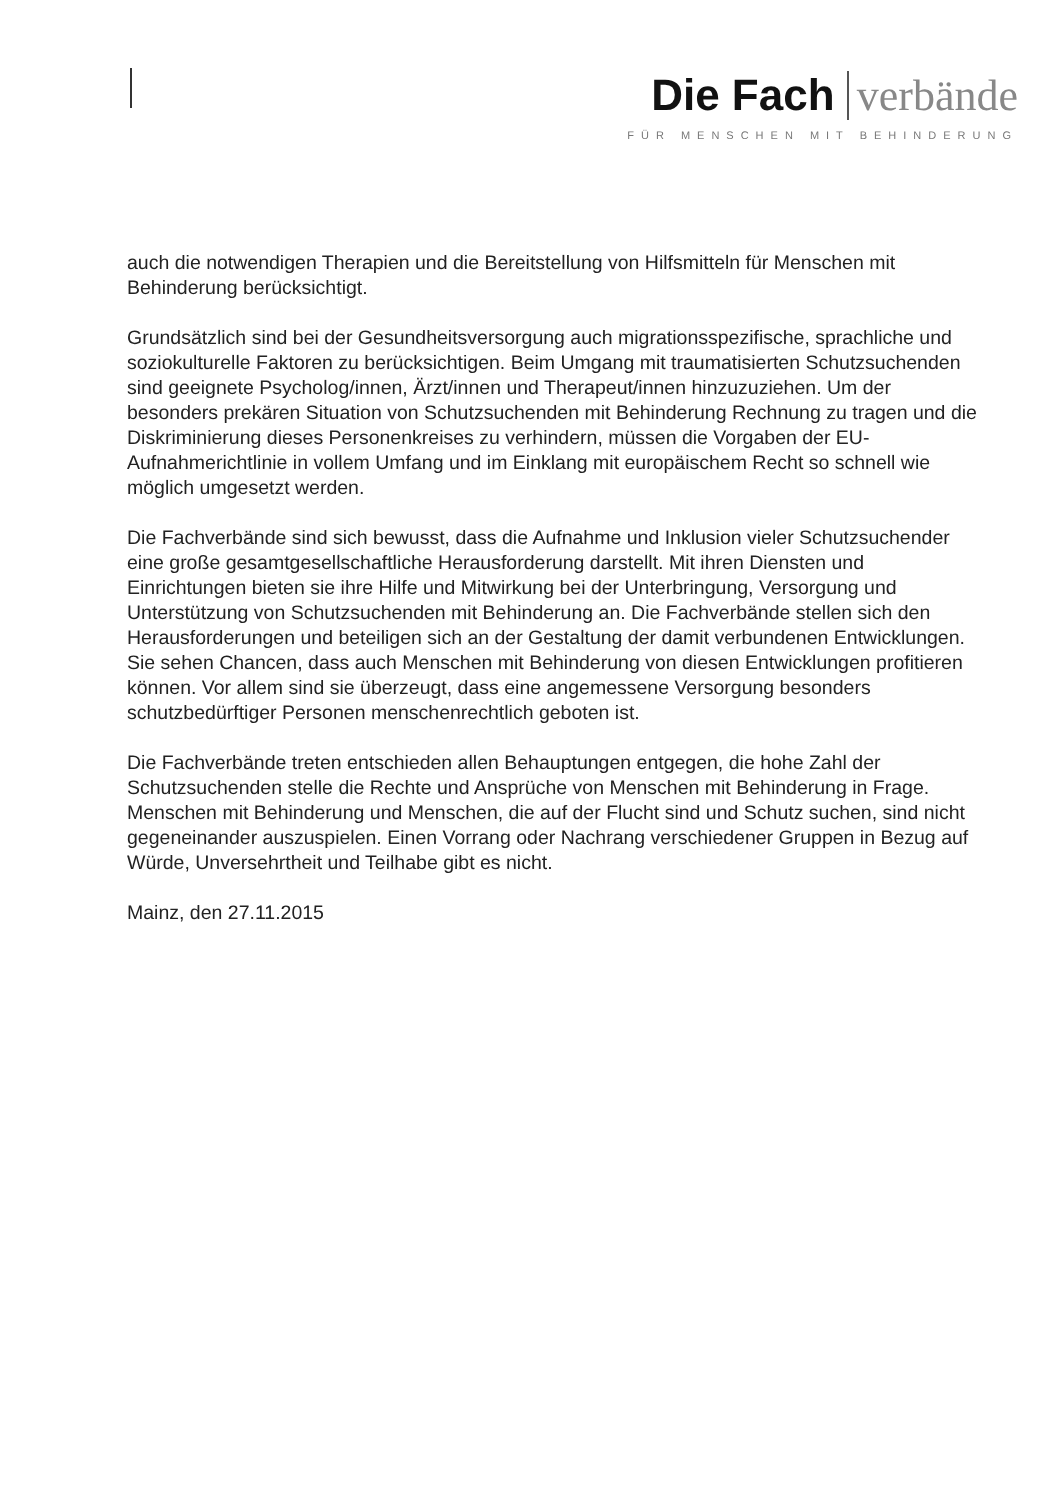Die Fach verbände
FÜR MENSCHEN MIT BEHINDERUNG
auch die notwendigen Therapien und die Bereitstellung von Hilfsmitteln für Menschen mit Behinderung berücksichtigt.
Grundsätzlich sind bei der Gesundheitsversorgung auch migrationsspezifische, sprachliche und soziokulturelle Faktoren zu berücksichtigen. Beim Umgang mit traumatisierten Schutzsuchenden sind geeignete Psycholog/innen, Ärzt/innen und Therapeut/innen hinzuzuziehen. Um der besonders prekären Situation von Schutzsuchenden mit Behinderung Rechnung zu tragen und die Diskriminierung dieses Personenkreises zu verhindern, müssen die Vorgaben der EU-Aufnahmerichtlinie in vollem Umfang und im Einklang mit europäischem Recht so schnell wie möglich umgesetzt werden.
Die Fachverbände sind sich bewusst, dass die Aufnahme und Inklusion vieler Schutzsuchender eine große gesamtgesellschaftliche Herausforderung darstellt. Mit ihren Diensten und Einrichtungen bieten sie ihre Hilfe und Mitwirkung bei der Unterbringung, Versorgung und Unterstützung von Schutzsuchenden mit Behinderung an. Die Fachverbände stellen sich den Herausforderungen und beteiligen sich an der Gestaltung der damit verbundenen Entwicklungen. Sie sehen Chancen, dass auch Menschen mit Behinderung von diesen Entwicklungen profitieren können. Vor allem sind sie überzeugt, dass eine angemessene Versorgung besonders schutzbedürftiger Personen menschenrechtlich geboten ist.
Die Fachverbände treten entschieden allen Behauptungen entgegen, die hohe Zahl der Schutzsuchenden stelle die Rechte und Ansprüche von Menschen mit Behinderung in Frage. Menschen mit Behinderung und Menschen, die auf der Flucht sind und Schutz suchen, sind nicht gegeneinander auszuspielen. Einen Vorrang oder Nachrang verschiedener Gruppen in Bezug auf Würde, Unversehrtheit und Teilhabe gibt es nicht.
Mainz, den 27.11.2015